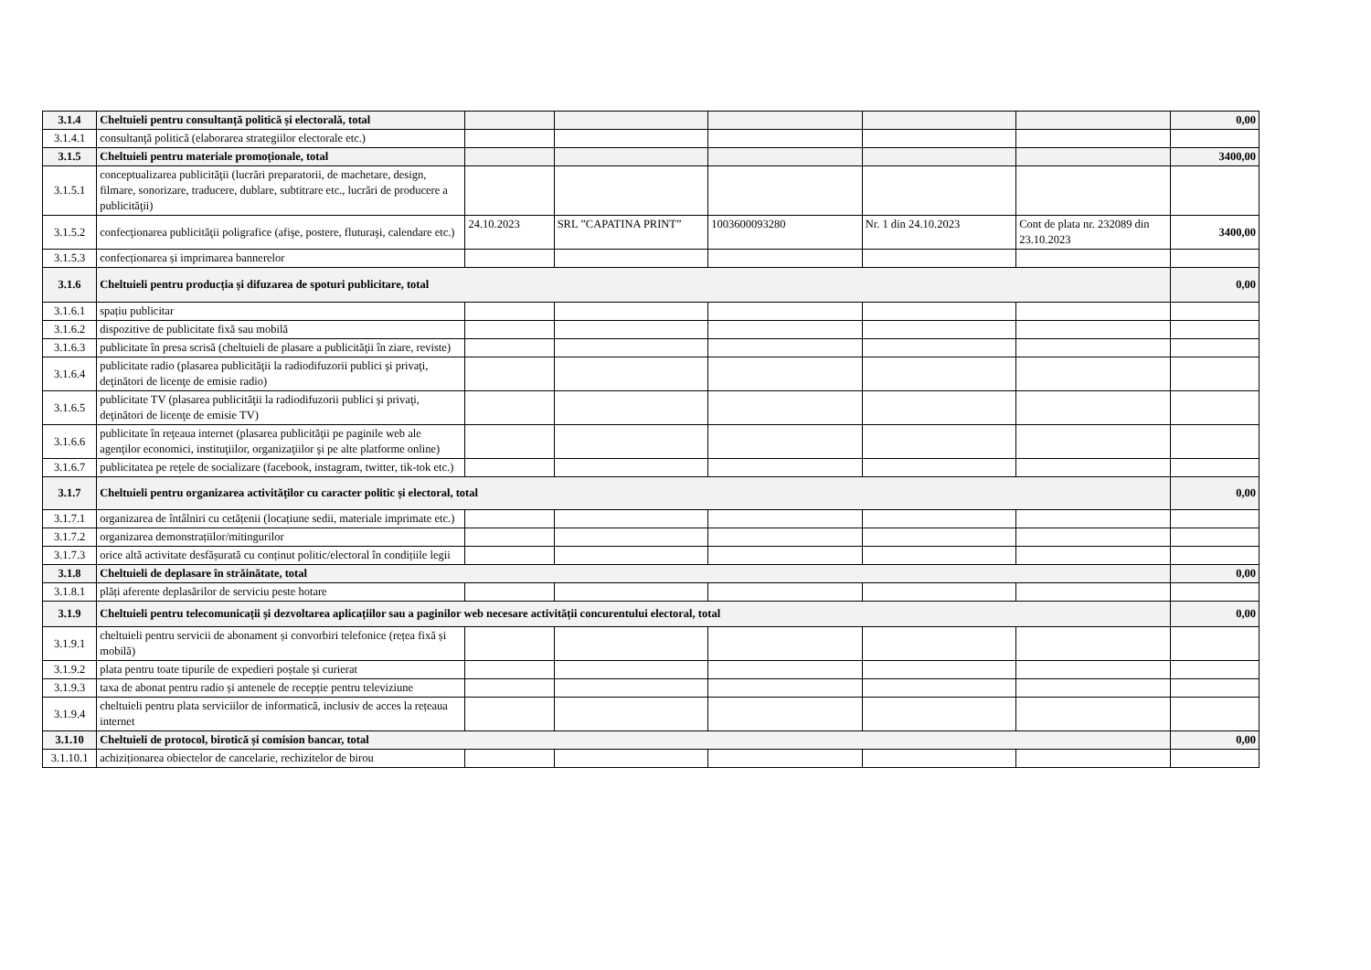| 3.1.4 | Cheltuieli pentru consultanță politică și electorală, total | | | | | | 0,00 |
| 3.1.4.1 | consultanţă politică (elaborarea strategiilor electorale etc.) | | | | | | |
| 3.1.5 | Cheltuieli pentru materiale promoționale, total | | | | | | 3400,00 |
| 3.1.5.1 | conceptualizarea publicităţii (lucrări preparatorii, de machetare, design, filmare, sonorizare, traducere, dublare, subtitrare etc., lucrări de producere a publicităţii) | | | | | | |
| 3.1.5.2 | confecţionarea publicităţii poligrafice (afişe, postere, fluturaşi, calendare etc.) | 24.10.2023 | SRL ”CAPATINA PRINT” | 1003600093280 | Nr. 1 din 24.10.2023 | Cont de plata nr. 232089 din 23.10.2023 | 3400,00 |
| 3.1.5.3 | confecționarea și imprimarea bannerelor | | | | | | |
| 3.1.6 | Cheltuieli pentru producția și difuzarea de spoturi publicitare, total | | | | | | 0,00 |
| 3.1.6.1 | spațiu publicitar | | | | | | |
| 3.1.6.2 | dispozitive de publicitate fixă sau mobilă | | | | | | |
| 3.1.6.3 | publicitate în presa scrisă (cheltuieli de plasare a publicităţii în ziare, reviste) | | | | | | |
| 3.1.6.4 | publicitate radio (plasarea publicităţii la radiodifuzorii publici şi privaţi, deţinători de licenţe de emisie radio) | | | | | | |
| 3.1.6.5 | publicitate TV (plasarea publicităţii la radiodifuzorii publici şi privaţi, deţinători de licenţe de emisie TV) | | | | | | |
| 3.1.6.6 | publicitate în reţeaua internet (plasarea publicităţii pe paginile web ale agenţilor economici, instituţiilor, organizaţiilor şi pe alte platforme online) | | | | | | |
| 3.1.6.7 | publicitatea pe rețele de socializare (facebook, instagram, twitter, tik-tok etc.) | | | | | | |
| 3.1.7 | Cheltuieli pentru organizarea activităților cu caracter politic și electoral, total | | | | | | 0,00 |
| 3.1.7.1 | organizarea de întâlniri cu cetățenii (locațiune sedii, materiale imprimate etc.) | | | | | | |
| 3.1.7.2 | organizarea demonstrațiilor/mitingurilor | | | | | | |
| 3.1.7.3 | orice altă activitate desfășurată cu conținut politic/electoral în condițiile legii | | | | | | |
| 3.1.8 | Cheltuieli de deplasare în străinătate, total | | | | | | 0,00 |
| 3.1.8.1 | plăți aferente deplasărilor de serviciu peste hotare | | | | | | |
| 3.1.9 | Cheltuieli pentru telecomunicații și dezvoltarea aplicațiilor sau a paginilor web necesare activității concurentului electoral, total | | | | | | 0,00 |
| 3.1.9.1 | cheltuieli pentru servicii de abonament și convorbiri telefonice (rețea fixă și mobilă) | | | | | | |
| 3.1.9.2 | plata pentru toate tipurile de expedieri poștale și curierat | | | | | | |
| 3.1.9.3 | taxa de abonat pentru radio și antenele de recepție pentru televiziune | | | | | | |
| 3.1.9.4 | cheltuieli pentru plata serviciilor de informatică, inclusiv de acces la rețeaua internet | | | | | | |
| 3.1.10 | Cheltuieli de protocol, birotică și comision bancar, total | | | | | | 0,00 |
| 3.1.10.1 | achiziționarea obiectelor de cancelarie, rechizitelor de birou | | | | | | |